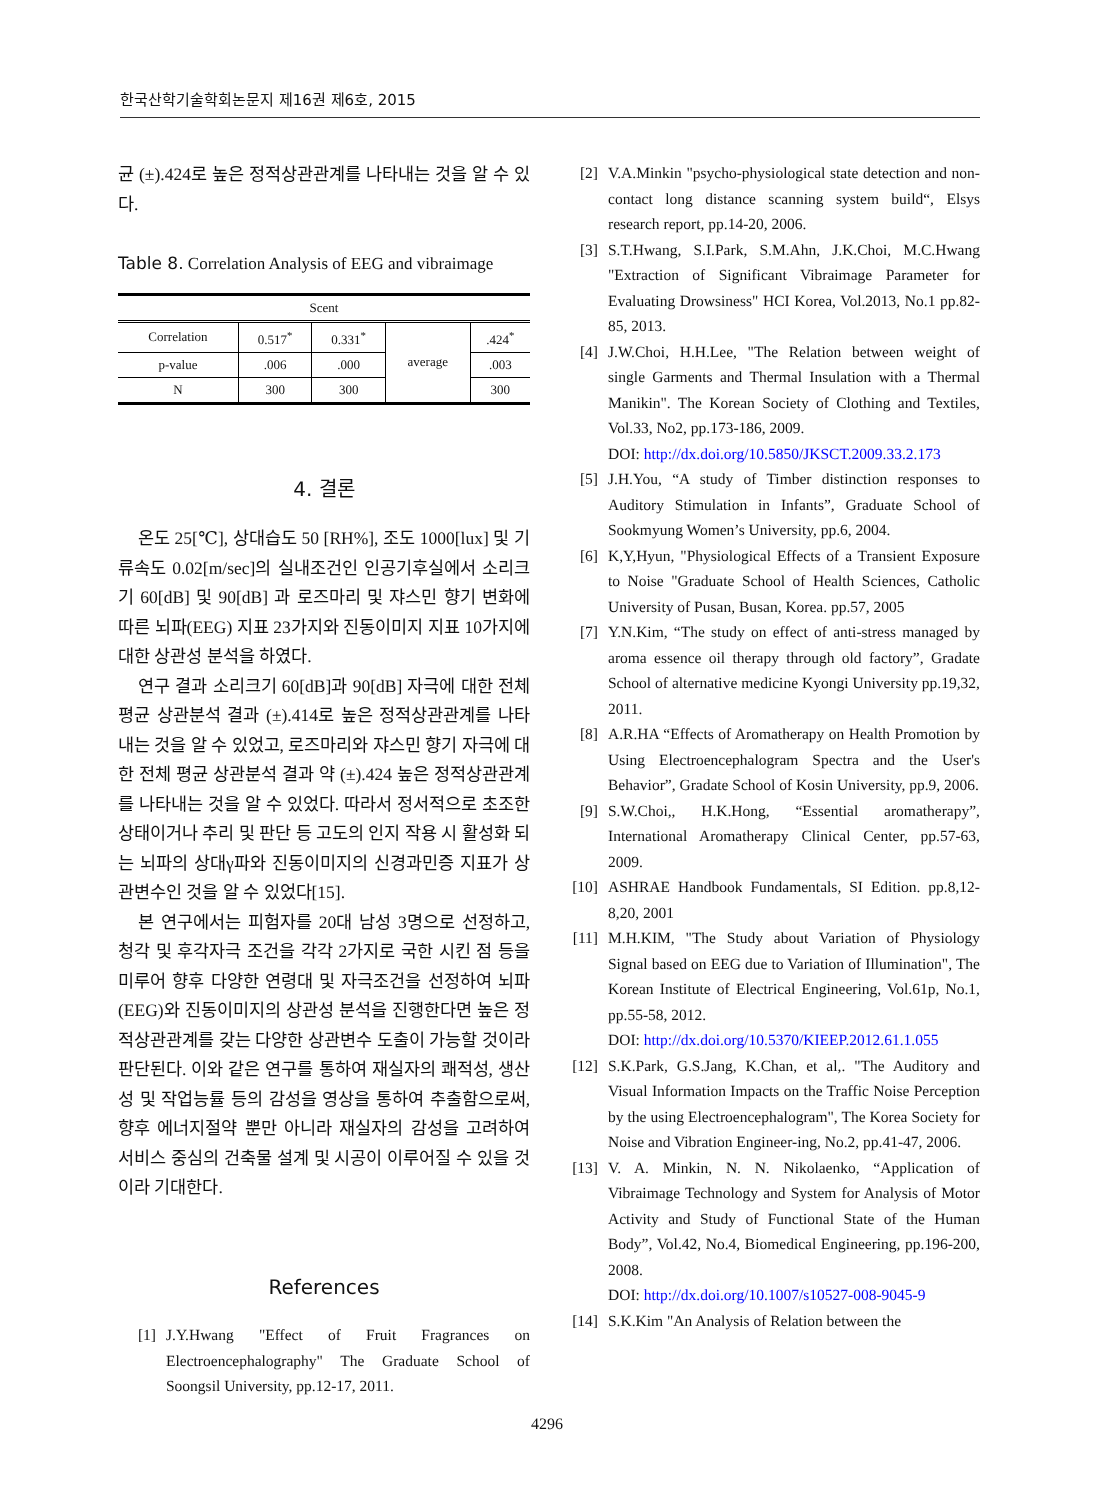한국산학기술학회논문지 제16권 제6호, 2015
균 (±).424로 높은 정적상관관계를 나타내는 것을 알 수 있다.
Table 8. Correlation Analysis of EEG and vibraimage
| Scent | | | | |
| Correlation | 0.517<sup>*</sup> | 0.331<sup>*</sup> | average | .424<sup>*</sup> |
| p-value | .006 | .000 | | .003 |
| N | 300 | 300 | | 300 |
4. 결론
온도 25[℃], 상대습도 50 [RH%], 조도 1000[lux] 및 기류속도 0.02[m/sec]의 실내조건인 인공기후실에서 소리크기 60[dB] 및 90[dB] 과 로즈마리 및 쟈스민 향기 변화에 따른 뇌파(EEG) 지표 23가지와 진동이미지 지표 10가지에 대한 상관성 분석을 하였다.
연구 결과 소리크기 60[dB]과 90[dB] 자극에 대한 전체 평균 상관분석 결과 (±).414로 높은 정적상관관계를 나타내는 것을 알 수 있었고, 로즈마리와 쟈스민 향기 자극에 대한 전체 평균 상관분석 결과 약 (±).424 높은 정적상관관계를 나타내는 것을 알 수 있었다. 따라서 정서적으로 초조한 상태이거나 추리 및 판단 등 고도의 인지 작용 시 활성화 되는 뇌파의 상대γ파와 진동이미지의 신경과민증 지표가 상관변수인 것을 알 수 있었다[15].
본 연구에서는 피험자를 20대 남성 3명으로 선정하고, 청각 및 후각자극 조건을 각각 2가지로 국한 시킨 점 등을 미루어 향후 다양한 연령대 및 자극조건을 선정하여 뇌파(EEG)와 진동이미지의 상관성 분석을 진행한다면 높은 정적상관관계를 갖는 다양한 상관변수 도출이 가능할 것이라 판단된다. 이와 같은 연구를 통하여 재실자의 쾌적성, 생산성 및 작업능률 등의 감성을 영상을 통하여 추출함으로써, 향후 에너지절약 뿐만 아니라 재실자의 감성을 고려하여 서비스 중심의 건축물 설계 및 시공이 이루어질 수 있을 것이라 기대한다.
References
[1] J.Y.Hwang "Effect of Fruit Fragrances on Electroencephalography" The Graduate School of Soongsil University, pp.12-17, 2011.
[2] V.A.Minkin "psycho-physiological state detection and non-contact long distance scanning system build“, Elsys research report, pp.14-20, 2006.
[3] S.T.Hwang, S.I.Park, S.M.Ahn, J.K.Choi, M.C.Hwang "Extraction of Significant Vibraimage Parameter for Evaluating Drowsiness" HCI Korea, Vol.2013, No.1 pp.82-85, 2013.
[4] J.W.Choi, H.H.Lee, "The Relation between weight of single Garments and Thermal Insulation with a Thermal Manikin". The Korean Society of Clothing and Textiles, Vol.33, No2, pp.173-186, 2009.
DOI: http://dx.doi.org/10.5850/JKSCT.2009.33.2.173
[5] J.H.You, “A study of Timber distinction responses to Auditory Stimulation in Infants”, Graduate School of Sookmyung Women’s University, pp.6, 2004.
[6] K,Y,Hyun, "Physiological Effects of a Transient Exposure to Noise "Graduate School of Health Sciences, Catholic University of Pusan, Busan, Korea. pp.57, 2005
[7] Y.N.Kim, “The study on effect of anti-stress managed by aroma essence oil therapy through old factory”, Gradate School of alternative medicine Kyongi University pp.19,32, 2011.
[8] A.R.HA “Effects of Aromatherapy on Health Promotion by Using Electroencephalogram Spectra and the User's Behavior”, Gradate School of Kosin University, pp.9, 2006.
[9] S.W.Choi,, H.K.Hong, “Essential aromatherapy”, International Aromatherapy Clinical Center, pp.57-63, 2009.
[10] ASHRAE Handbook Fundamentals, SI Edition. pp.8,12-8,20, 2001
[11] M.H.KIM, "The Study about Variation of Physiology Signal based on EEG due to Variation of Illumination", The Korean Institute of Electrical Engineering, Vol.61p, No.1, pp.55-58, 2012.
DOI: http://dx.doi.org/10.5370/KIEEP.2012.61.1.055
[12] S.K.Park, G.S.Jang, K.Chan, et al,. "The Auditory and Visual Information Impacts on the Traffic Noise Perception by the using Electroencephalogram", The Korea Society for Noise and Vibration Engineer-ing, No.2, pp.41-47, 2006.
[13] V. A. Minkin, N. N. Nikolaenko, “Application of Vibraimage Technology and System for Analysis of Motor Activity and Study of Functional State of the Human Body”, Vol.42, No.4, Biomedical Engineering, pp.196-200, 2008.
DOI: http://dx.doi.org/10.1007/s10527-008-9045-9
[14] S.K.Kim "An Analysis of Relation between the
4296